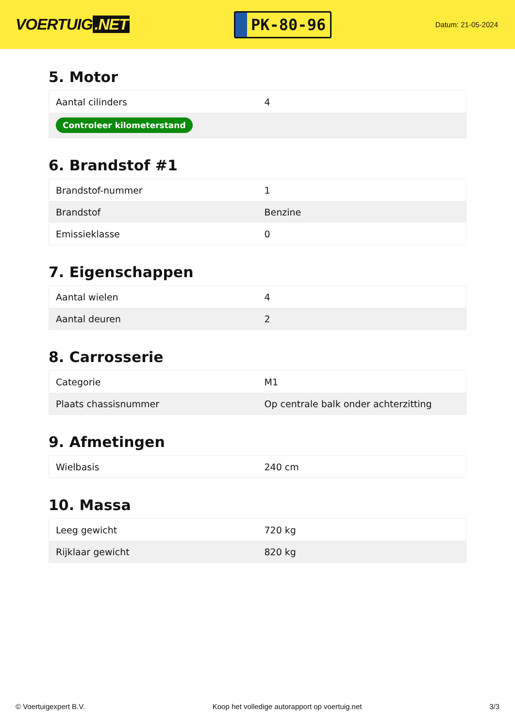VOERTUIG.NET
PK-80-96
Datum: 21-05-2024
5. Motor
| Aantal cilinders | 4 |
| Controleer kilometerstand | |
6. Brandstof #1
| Brandstof-nummer | 1 |
| Brandstof | Benzine |
| Emissieklasse | 0 |
7. Eigenschappen
| Aantal wielen | 4 |
| Aantal deuren | 2 |
8. Carrosserie
| Categorie | M1 |
| Plaats chassisnummer | Op centrale balk onder achterzitting |
9. Afmetingen
| Wielbasis | 240 cm |
10. Massa
| Leeg gewicht | 720 kg |
| Rijklaar gewicht | 820 kg |
© Voertuigexpert B.V. Koop het volledige autorapport op voertuig.net 3/3